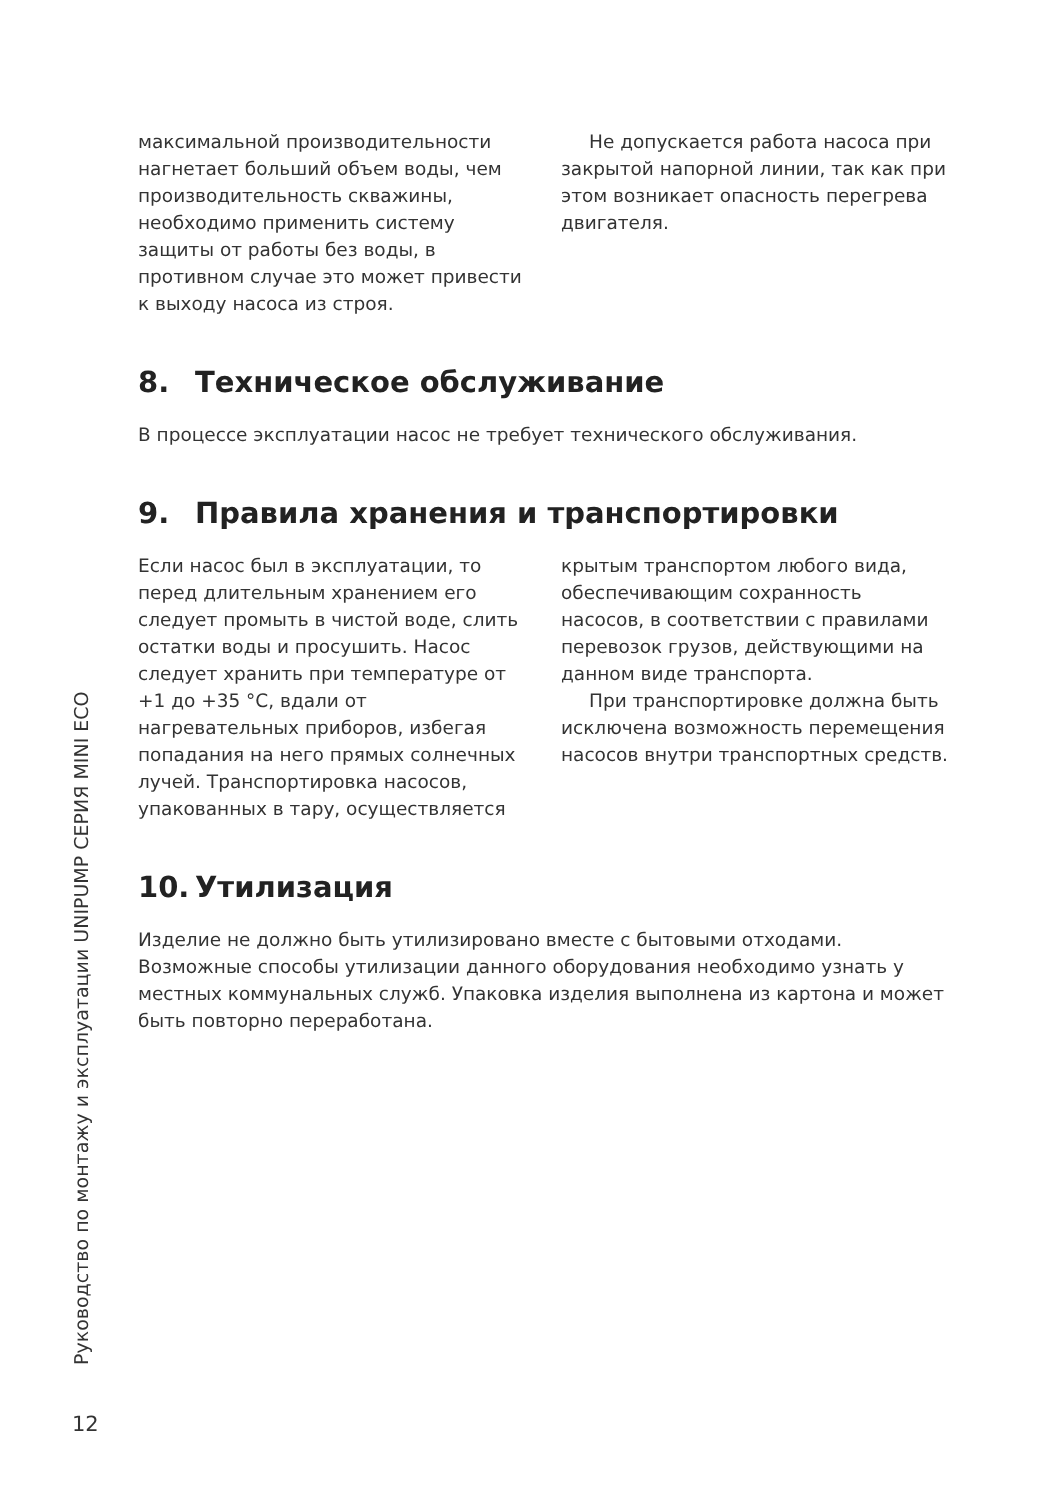максимальной производительности нагнетает больший объем воды, чем производительность скважины, необходимо применить систему защиты от работы без воды, в противном случае это может привести к выходу насоса из строя.
Не допускается работа насоса при закрытой напорной линии, так как при этом возникает опасность перегрева двигателя.
8. Техническое обслуживание
В процессе эксплуатации насос не требует технического обслуживания.
9. Правила хранения и транспортировки
Если насос был в эксплуатации, то перед длительным хранением его следует промыть в чистой воде, слить остатки воды и просушить. Насос следует хранить при температуре от +1 до +35 °С, вдали от нагревательных приборов, избегая попадания на него прямых солнечных лучей. Транспортировка насосов, упакованных в тару, осуществляется
крытым транспортом любого вида, обеспечивающим сохранность насосов, в соответствии с правилами перевозок грузов, действующими на данном виде транспорта.
При транспортировке должна быть исключена возможность перемещения насосов внутри транспортных средств.
10. Утилизация
Изделие не должно быть утилизировано вместе с бытовыми отходами. Возможные способы утилизации данного оборудования необходимо узнать у местных коммунальных служб. Упаковка изделия выполнена из картона и может быть повторно переработана.
Руководство по монтажу и эксплуатации UNIPUMP СЕРИЯ MINI ECO
12